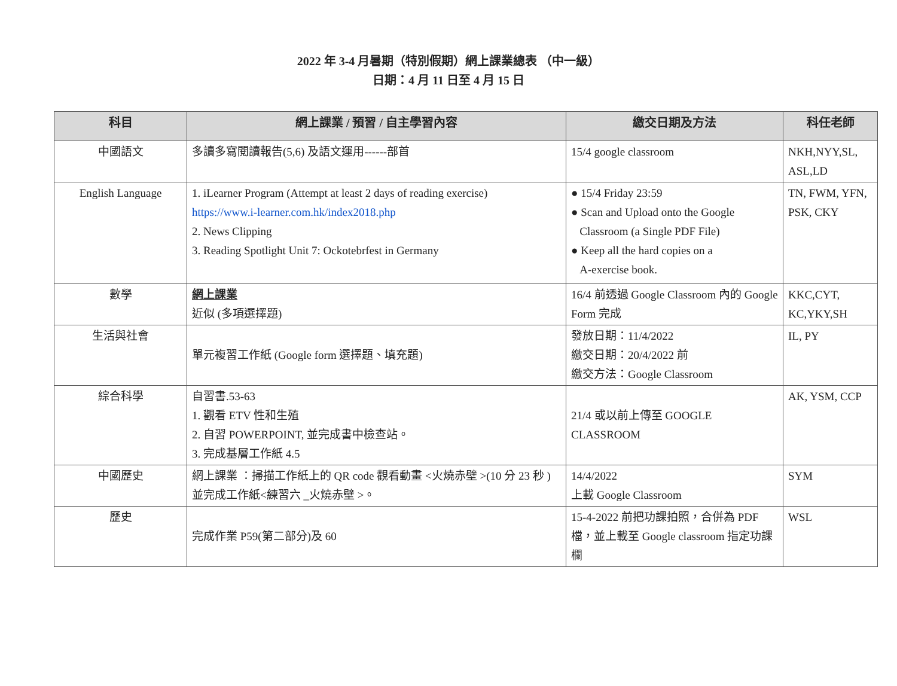2022 年 3-4 月暑期（特別假期）網上課業總表 （中一級）
日期：4 月 11 日至 4 月 15 日
| 科目 | 網上課業 / 預習 / 自主學習內容 | 繳交日期及方法 | 科任老師 |
| --- | --- | --- | --- |
| 中國語文 | 多讀多寫閱讀報告(5,6) 及語文運用------部首 | 15/4 google classroom | NKH,NYY,SL, ASL,LD |
| English Language | 1. iLearner Program (Attempt at least 2 days of reading exercise) https://www.i-learner.com.hk/index2018.php 2. News Clipping 3. Reading Spotlight Unit 7: Ockotebrfest in Germany | ● 15/4 Friday 23:59 ● Scan and Upload onto the Google Classroom (a Single PDF File) ● Keep all the hard copies on a A-exercise book. | TN, FWM, YFN, PSK, CKY |
| 數學 | 網上課業 近似 (多項選擇題) | 16/4 前透過 Google Classroom 內的 Google Form 完成 | KKC,CYT, KC,YKY,SH |
| 生活與社會 | 單元複習工作紙 (Google form 選擇題、填充題) | 發放日期：11/4/2022 繳交日期：20/4/2022 前 繳交方法：Google Classroom | IL, PY |
| 綜合科學 | 自習書.53-63 1. 觀看 ETV 性和生殖 2. 自習 POWERPOINT, 並完成書中檢查站。 3. 完成基層工作紙 4.5 | 21/4 或以前上傳至 GOOGLE CLASSROOM | AK, YSM, CCP |
| 中國歷史 | 網上課業 ：掃描工作紙上的 QR code 觀看動畫 <火燒赤壁 >(10 分 23 秒 ) 並完成工作紙<練習六 _火燒赤壁 >。 | 14/4/2022 上載 Google Classroom | SYM |
| 歷史 | 完成作業 P59(第二部分)及 60 | 15-4-2022 前把功課拍照，合併為 PDF 檔，並上載至 Google classroom 指定功課欄 | WSL |